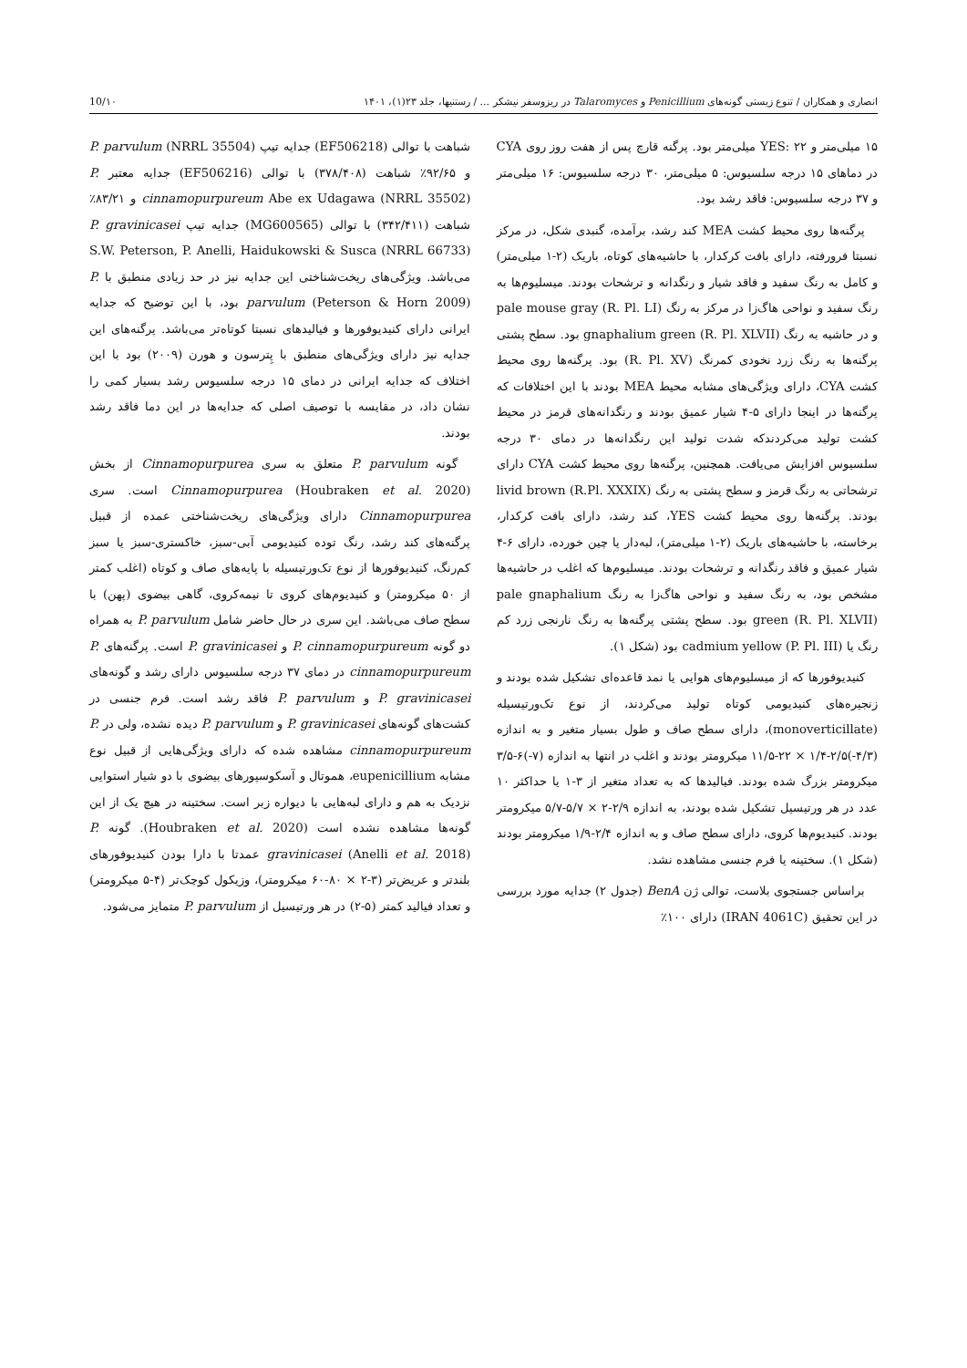انصاری و همکاران / تنوع زیستی گونه‌های Penicillium و Talaromyces در ریزوسفر نیشکر ... / رستنیها، جلد ۲۳(۱)، ۱۴۰۱ 10/۱۰
۱۵ میلی‌متر و YES: ۲۲ میلی‌متر بود. پرگنه قارچ پس از هفت روز روی CYA در دماهای ۱۵ درجه سلسیوس: ۵ میلی‌متر، ۳۰ درجه سلسیوس: ۱۶ میلی‌متر و ۳۷ درجه سلسیوس: فاقد رشد بود.
پرگنه‌ها روی محیط کشت MEA کند رشد، برآمده، گنبدی شکل، در مرکز نسبتا فرورفته، دارای بافت کرکدار، با حاشیه‌های کوتاه، باریک (۲-۱ میلی‌متر) و کامل به رنگ سفید و فاقد شیار و رنگدانه و ترشحات بودند. میسلیوم‌ها به رنگ سفید و نواحی هاگ‌زا در مرکز به رنگ pale mouse gray (R. Pl. LI) و در حاشیه به رنگ gnaphalium green (R. Pl. XLVII) بود. سطح پشتی پرگنه‌ها به رنگ زرد نخودی کمرنگ (R. Pl. XV) بود. پرگنه‌ها روی محیط کشت CYA، دارای ویژگی‌های مشابه محیط MEA بودند با این اختلافات که پرگنه‌ها در اینجا دارای ۵-۴ شیار عمیق بودند و رنگدانه‌های قرمز در محیط کشت تولید می‌کردندکه شدت تولید این رنگدانه‌ها در دمای ۳۰ درجه سلسیوس افزایش می‌یافت. همچنین، پرگنه‌ها روی محیط کشت CYA دارای ترشحاتی به رنگ قرمز و سطح پشتی به رنگ livid brown (R.Pl. XXXIX) بودند. پرگنه‌ها روی محیط کشت YES، کند رشد، دارای بافت کرکدار، برخاسته، با حاشیه‌های باریک (۲-۱ میلی‌متر)، لبه‌دار یا چین خورده، دارای ۶-۴ شیار عمیق و فاقد رنگدانه و ترشحات بودند. میسلیوم‌ها که اغلب در حاشیه‌ها مشخص بود، به رنگ سفید و نواحی هاگ‌زا به رنگ pale gnaphalium green (R. Pl. XLVII) بود. سطح پشتی پرگنه‌ها به رنگ نارنجی زرد کم رنگ یا cadmium yellow (P. Pl. III) بود (شکل ۱).
کنیدیوفورها که از میسلیوم‌های هوایی یا نمد قاعده‌ای تشکیل شده بودند و زنجیره‌های کنیدیومی کوتاه تولید می‌کردند، از نوع تک‌ورتیسیله (monoverticillate)، دارای سطح صاف و طول بسیار متغیر و به اندازه (۴/۳-)۲/۵-۱/۴ × ۲۲-۱۱/۵ میکرومتر بودند و اغلب در انتها به اندازه (۷-)۶-۳/۵ میکرومتر بزرگ شده بودند. فیالیدها که به تعداد متغیر از ۳-۱ یا حداکثر ۱۰ عدد در هر ورتیسیل تشکیل شده بودند، به اندازه ۲/۹-۲ × ۵/۷-۵/۷ میکرومتر بودند. کنیدیوم‌ها کروی، دارای سطح صاف و به اندازه ۲/۴-۱/۹ میکرومتر بودند (شکل ۱). سختینه یا فرم جنسی مشاهده نشد.
براساس جستجوی بلاست، توالی ژن BenA (جدول ۲) جدایه مورد بررسی در این تحقیق (IRAN 4061C) دارای ۱۰۰٪
شباهت با توالی (EF506218) جدایه تیپ P. parvulum (NRRL 35504) و ۹۲/۶۵٪ شباهت (۳۷۸/۴۰۸) با توالی (EF506216) جدایه معتبر P. cinnamopurpureum Abe ex Udagawa (NRRL 35502) و ۸۳/۲۱٪ شباهت (۳۴۲/۴۱۱) با توالی (MG600565) جدایه تیپ P. gravinicasei S.W. Peterson, P. Anelli, Haidukowski & Susca (NRRL 66733) می‌باشد. ویژگی‌های ریخت‌شناختی این جدایه نیز در حد زیادی منطبق با P. parvulum (Peterson & Horn 2009) بود، با این توضیح که جدایه ایرانی دارای کنیدیوفورها و فیالیدهای نسبتا کوتاه‌تر می‌باشد. پرگنه‌های این جدایه نیز دارای ویژگی‌های منطبق با پِترسون و هورن (۲۰۰۹) بود با این اختلاف که جدایه ایرانی در دمای ۱۵ درجه سلسیوس رشد بسیار کمی را نشان داد، در مقایسه با توصیف اصلی که جدایه‌ها در این دما فاقد رشد بودند.
گونه P. parvulum متعلق به سری Cinnamopurpurea از بخش Cinnamopurpurea (Houbraken et al. 2020) است. سری Cinnamopurpurea دارای ویژگی‌های ریخت‌شناختی عمده از قبیل پرگنه‌های کند رشد، رنگ توده کنیدیومی آبی-سبز، خاکستری-سبز یا سبز کم‌رنگ، کنیدیوفورها از نوع تک‌ورتیسیله با پایه‌های صاف و کوتاه (اغلب کمتر از ۵۰ میکرومتر) و کنیدیوم‌های کروی تا نیمه‌کروی، گاهی بیضوی (پهن) با سطح صاف می‌باشد. این سری در حال حاضر شامل P. parvulum به همراه دو گونه P. cinnamopurpureum و P. gravinicasei است. پرگنه‌های P. cinnamopurpureum در دمای ۳۷ درجه سلسیوس دارای رشد و گونه‌های P. gravinicasei و P. parvulum فاقد رشد است. فرم جنسی در کشت‌های گونه‌های P. gravinicasei و P. parvulum دیده نشده، ولی در P. cinnamopurpureum مشاهده شده که دارای ویژگی‌هایی از قبیل نوع مشابه eupenicillium، هموتال و آسکوسپورهای بیضوی با دو شیار استوایی نزدیک به هم و دارای لبه‌هایی با دیواره زبر است. سختینه در هیچ یک از این گونه‌ها مشاهده نشده است (Houbraken et al. 2020). گونه P. gravinicasei (Anelli et al. 2018) عمدتا با دارا بودن کنیدیوفورهای بلندتر و عریض‌تر (۳-۲ × ۸۰-۶۰ میکرومتر)، وزیکول کوچک‌تر (۴-۵ میکرومتر) و تعداد فیالید کمتر (۵-۲) در هر ورتیسیل از P. parvulum متمایز می‌شود.